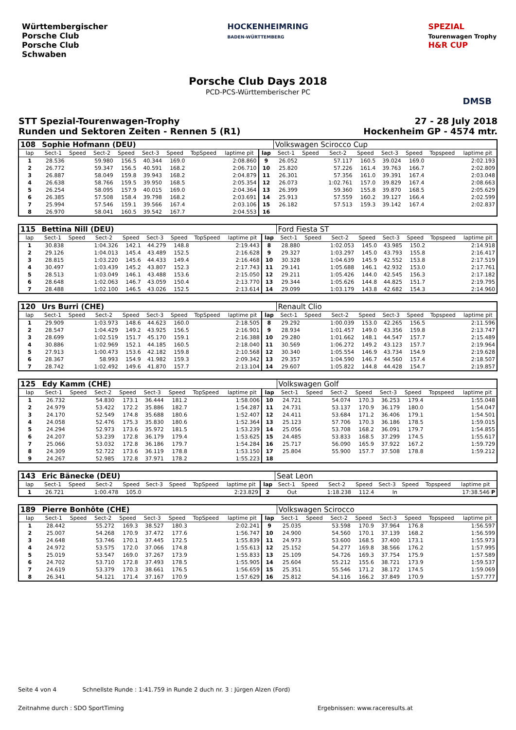Württembergischer
Porsche Club
Porsche Club
Schwaben
HOCKENHEIMRING
BADEN-WÜRTTEMBERG
SPEZIAL
Tourenwagen Trophy
H&R CUP
Porsche Club Days 2018
PCD-PCS-Württemberischer PC
DMSB
STT Spezial-Tourenwagen-Trophy
Runden und Sektoren Zeiten - Rennen 5 (R1)
27 - 28 July 2018
Hockenheim GP - 4574 mtr.
| 108 | Sophie Hofmann (DEU) | | | | | | | | | Volkswagen Scirocco Cup | | | | | | | |
| lap | Sect-1 | Speed | Sect-2 | Speed | Sect-3 | Speed | TopSpeed | laptime pit | lap | Sect-1 | Speed | Sect-2 | Speed | Sect-3 | Speed | Topspeed | laptime pit |
| 1 | 28.536 | | 59.980 | 156.5 | 40.344 | 169.0 | | 2:08.860 | 9 | 26.052 | | 57.117 | 160.5 | 39.024 | 169.0 | | 2:02.193 |
| 2 | 26.772 | | 59.347 | 156.5 | 40.591 | 168.2 | | 2:06.710 | 10 | 25.820 | | 57.226 | 161.4 | 39.763 | 166.7 | | 2:02.809 |
| 3 | 26.887 | | 58.049 | 159.8 | 39.943 | 168.2 | | 2:04.879 | 11 | 26.301 | | 57.356 | 161.0 | 39.391 | 167.4 | | 2:03.048 |
| 4 | 26.638 | | 58.766 | 159.5 | 39.950 | 168.5 | | 2:05.354 | 12 | 26.073 | | 1:02.761 | 157.0 | 39.829 | 167.4 | | 2:08.663 |
| 5 | 26.254 | | 58.095 | 157.9 | 40.015 | 169.0 | | 2:04.364 | 13 | 26.399 | | 59.360 | 155.8 | 39.870 | 168.5 | | 2:05.629 |
| 6 | 26.385 | | 57.508 | 158.4 | 39.798 | 168.2 | | 2:03.691 | 14 | 25.913 | | 57.559 | 160.2 | 39.127 | 166.4 | | 2:02.599 |
| 7 | 25.994 | | 57.546 | 159.1 | 39.566 | 167.4 | | 2:03.106 | 15 | 26.182 | | 57.513 | 159.3 | 39.142 | 167.4 | | 2:02.837 |
| 8 | 26.970 | | 58.041 | 160.5 | 39.542 | 167.7 | | 2:04.553 | 16 | | | | | | | | |
| 115 | Bettina Nill (DEU) | | | | | | | | | Ford Fiesta ST | | | | | | | |
| lap | Sect-1 | Speed | Sect-2 | Speed | Sect-3 | Speed | TopSpeed | laptime pit | lap | Sect-1 | Speed | Sect-2 | Speed | Sect-3 | Speed | Topspeed | laptime pit |
| 1 | 30.838 | | 1:04.326 | 142.1 | 44.279 | 148.8 | | 2:19.443 | 8 | 28.880 | | 1:02.053 | 145.0 | 43.985 | 150.2 | | 2:14.918 |
| 2 | 29.126 | | 1:04.013 | 145.4 | 43.489 | 152.5 | | 2:16.628 | 9 | 29.327 | | 1:03.297 | 145.0 | 43.793 | 155.8 | | 2:16.417 |
| 3 | 28.815 | | 1:03.220 | 145.6 | 44.433 | 149.4 | | 2:16.468 | 10 | 30.328 | | 1:04.639 | 145.9 | 42.552 | 153.8 | | 2:17.519 |
| 4 | 30.497 | | 1:03.439 | 145.2 | 43.807 | 152.3 | | 2:17.743 | 11 | 29.141 | | 1:05.688 | 146.1 | 42.932 | 153.0 | | 2:17.761 |
| 5 | 28.513 | | 1:03.049 | 146.1 | 43.488 | 153.6 | | 2:15.050 | 12 | 29.211 | | 1:05.426 | 144.0 | 42.545 | 156.3 | | 2:17.182 |
| 6 | 28.648 | | 1:02.063 | 146.7 | 43.059 | 150.4 | | 2:13.770 | 13 | 29.344 | | 1:05.626 | 144.8 | 44.825 | 151.7 | | 2:19.795 |
| 7 | 28.488 | | 1:02.100 | 146.5 | 43.026 | 152.5 | | 2:13.614 | 14 | 29.099 | | 1:03.179 | 143.8 | 42.682 | 154.3 | | 2:14.960 |
| 120 | Urs Burri (CHE) | | | | | | | | | Renault Clio | | | | | | | |
| lap | Sect-1 | Speed | Sect-2 | Speed | Sect-3 | Speed | TopSpeed | laptime pit | lap | Sect-1 | Speed | Sect-2 | Speed | Sect-3 | Speed | Topspeed | laptime pit |
| 1 | 29.909 | | 1:03.973 | 148.6 | 44.623 | 160.0 | | 2:18.505 | 8 | 29.292 | | 1:00.039 | 153.0 | 42.265 | 156.5 | | 2:11.596 |
| 2 | 28.547 | | 1:04.429 | 149.2 | 43.925 | 156.5 | | 2:16.901 | 9 | 28.934 | | 1:01.457 | 149.0 | 43.356 | 159.8 | | 2:13.747 |
| 3 | 28.699 | | 1:02.519 | 151.7 | 45.170 | 159.1 | | 2:16.388 | 10 | 29.280 | | 1:01.662 | 148.1 | 44.547 | 157.7 | | 2:15.489 |
| 4 | 30.886 | | 1:02.969 | 152.1 | 44.185 | 160.5 | | 2:18.040 | 11 | 30.569 | | 1:06.272 | 149.2 | 43.123 | 157.7 | | 2:19.964 |
| 5 | 27.913 | | 1:00.473 | 153.6 | 42.182 | 159.8 | | 2:10.568 | 12 | 30.340 | | 1:05.554 | 146.9 | 43.734 | 154.9 | | 2:19.628 |
| 6 | 28.367 | | 58.993 | 154.9 | 41.982 | 159.3 | | 2:09.342 | 13 | 29.357 | | 1:04.590 | 146.7 | 44.560 | 157.4 | | 2:18.507 |
| 7 | 28.742 | | 1:02.492 | 149.6 | 41.870 | 157.7 | | 2:13.104 | 14 | 29.607 | | 1:05.822 | 144.8 | 44.428 | 154.7 | | 2:19.857 |
| 125 | Edy Kamm (CHE) | | | | | | | | | Volkswagen Golf | | | | | | | |
| lap | Sect-1 | Speed | Sect-2 | Speed | Sect-3 | Speed | TopSpeed | laptime pit | lap | Sect-1 | Speed | Sect-2 | Speed | Sect-3 | Speed | Topspeed | laptime pit |
| 1 | 26.732 | | 54.830 | 173.1 | 36.444 | 181.2 | | 1:58.006 | 10 | 24.721 | | 54.074 | 170.3 | 36.253 | 179.4 | | 1:55.048 |
| 2 | 24.979 | | 53.422 | 172.2 | 35.886 | 182.7 | | 1:54.287 | 11 | 24.731 | | 53.137 | 170.9 | 36.179 | 180.0 | | 1:54.047 |
| 3 | 24.170 | | 52.549 | 174.8 | 35.688 | 180.6 | | 1:52.407 | 12 | 24.411 | | 53.684 | 171.2 | 36.406 | 179.1 | | 1:54.501 |
| 4 | 24.058 | | 52.476 | 175.3 | 35.830 | 180.6 | | 1:52.364 | 13 | 25.123 | | 57.706 | 170.3 | 36.186 | 178.5 | | 1:59.015 |
| 5 | 24.294 | | 52.973 | 173.6 | 35.972 | 181.5 | | 1:53.239 | 14 | 25.056 | | 53.708 | 168.2 | 36.091 | 179.7 | | 1:54.855 |
| 6 | 24.207 | | 53.239 | 172.8 | 36.179 | 179.4 | | 1:53.625 | 15 | 24.485 | | 53.833 | 168.5 | 37.299 | 174.5 | | 1:55.617 |
| 7 | 25.066 | | 53.032 | 172.8 | 36.186 | 179.7 | | 1:54.284 | 16 | 25.717 | | 56.090 | 165.9 | 37.922 | 167.2 | | 1:59.729 |
| 8 | 24.309 | | 52.722 | 173.6 | 36.119 | 178.8 | | 1:53.150 | 17 | 25.804 | | 55.900 | 157.7 | 37.508 | 178.8 | | 1:59.212 |
| 9 | 24.267 | | 52.985 | 172.8 | 37.971 | 178.2 | | 1:55.223 | 18 | | | | | | | | |
| 143 | Eric Bänecke (DEU) | | | | | | | | | Seat Leon | | | | | | | |
| lap | Sect-1 | Speed | Sect-2 | Speed | Sect-3 | Speed | TopSpeed | laptime pit | lap | Sect-1 | Speed | Sect-2 | Speed | Sect-3 | Speed | Topspeed | laptime pit |
| 1 | 26.721 | | 1:00.478 | 105.0 | | | | 2:23.829 | 2 | Out | | 1:18.238 | 112.4 | In | | | 17:38.546 P |
| 189 | Pierre Bonhôte (CHE) | | | | | | | | | Volkswagen Scirocco | | | | | | | |
| lap | Sect-1 | Speed | Sect-2 | Speed | Sect-3 | Speed | TopSpeed | laptime pit | lap | Sect-1 | Speed | Sect-2 | Speed | Sect-3 | Speed | Topspeed | laptime pit |
| 1 | 28.442 | | 55.272 | 169.3 | 38.527 | 180.3 | | 2:02.241 | 9 | 25.035 | | 53.598 | 170.9 | 37.964 | 176.8 | | 1:56.597 |
| 2 | 25.007 | | 54.268 | 170.9 | 37.472 | 177.6 | | 1:56.747 | 10 | 24.900 | | 54.560 | 170.1 | 37.139 | 168.2 | | 1:56.599 |
| 3 | 24.648 | | 53.746 | 170.1 | 37.445 | 172.5 | | 1:55.839 | 11 | 24.973 | | 53.600 | 168.5 | 37.400 | 173.1 | | 1:55.973 |
| 4 | 24.972 | | 53.575 | 172.0 | 37.066 | 174.8 | | 1:55.613 | 12 | 25.152 | | 54.277 | 169.8 | 38.566 | 176.2 | | 1:57.995 |
| 5 | 25.019 | | 53.547 | 169.0 | 37.267 | 173.9 | | 1:55.833 | 13 | 25.109 | | 54.726 | 169.3 | 37.754 | 175.9 | | 1:57.589 |
| 6 | 24.702 | | 53.710 | 172.8 | 37.493 | 178.5 | | 1:55.905 | 14 | 25.604 | | 55.212 | 155.6 | 38.721 | 173.9 | | 1:59.537 |
| 7 | 24.619 | | 53.379 | 170.3 | 38.661 | 176.5 | | 1:56.659 | 15 | 25.351 | | 55.546 | 171.2 | 38.172 | 174.5 | | 1:59.069 |
| 8 | 26.341 | | 54.121 | 171.4 | 37.167 | 170.9 | | 1:57.629 | 16 | 25.812 | | 54.116 | 166.2 | 37.849 | 170.9 | | 1:57.777 |
Seite 4 von 4 Schnellste Runde : 1:41.759 in Runde 2 duch nr. 3 : Jürgen Alzen (Ford)
Zeitnahme durch : SDO SportTiming
Ergebnissen: www.raceresults.at